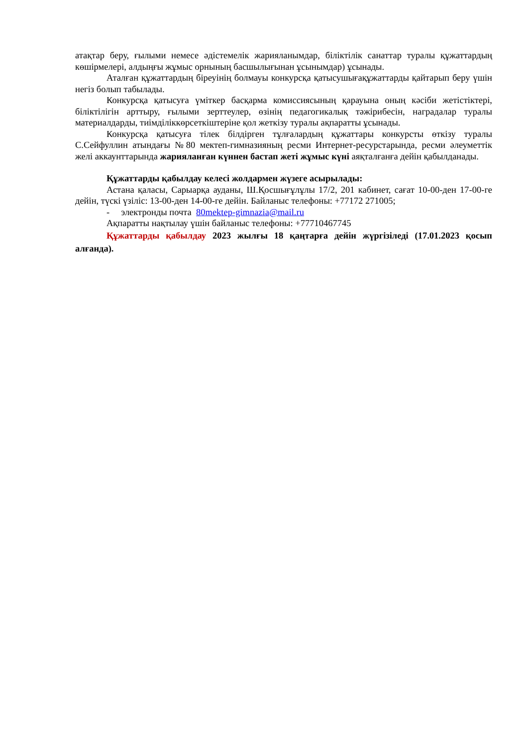атақтар беру, ғылыми немесе әдістемелік жарияланымдар, біліктілік санаттар туралы құжаттардың көшірмелері, алдыңғы жұмыс орнының басшылығынан ұсынымдар) ұсынады.
Аталған құжаттардың біреуінің болмауы конкурсқа қатысушығақұжаттарды қайтарып беру үшін негіз болып табылады.
Конкурсқа қатысуға үміткер басқарма комиссиясының қарауына оның кәсіби жетістіктері, біліктілігін арттыру, ғылыми зерттеулер, өзінің педагогикалық тәжірибесін, наградалар туралы материалдарды, тиімділіккөрсеткіштеріне қол жеткізу туралы ақпаратты ұсынады.
Конкурсқа қатысуға тілек білдірген тұлғалардың құжаттары конкурсты өткізу туралы С.Сейфуллин атындағы №80 мектеп-гимназияның ресми Интернет-ресурстарында, ресми әлеуметтік желі аккаунттарында жарияланған күннен бастап жеті жұмыс күні аяқталғанға дейін қабылданады.
Құжаттарды қабылдау келесі жолдармен жүзеге асырылады:
Астана қаласы, Сарыарқа ауданы, Ш.Қосшығұлұлы 17/2, 201 кабинет, сағат 10-00-ден 17-00-ге дейін, түскі үзіліс: 13-00-ден 14-00-ге дейін. Байланыс телефоны: +77172 271005;
- электронды почта 80mektep-gimnazia@mail.ru
Ақпаратты нақтылау үшін байланыс телефоны: +77710467745
Құжаттарды қабылдау 2023 жылғы 18 қаңтарға дейін жүргізіледі (17.01.2023 қосып алғанда).